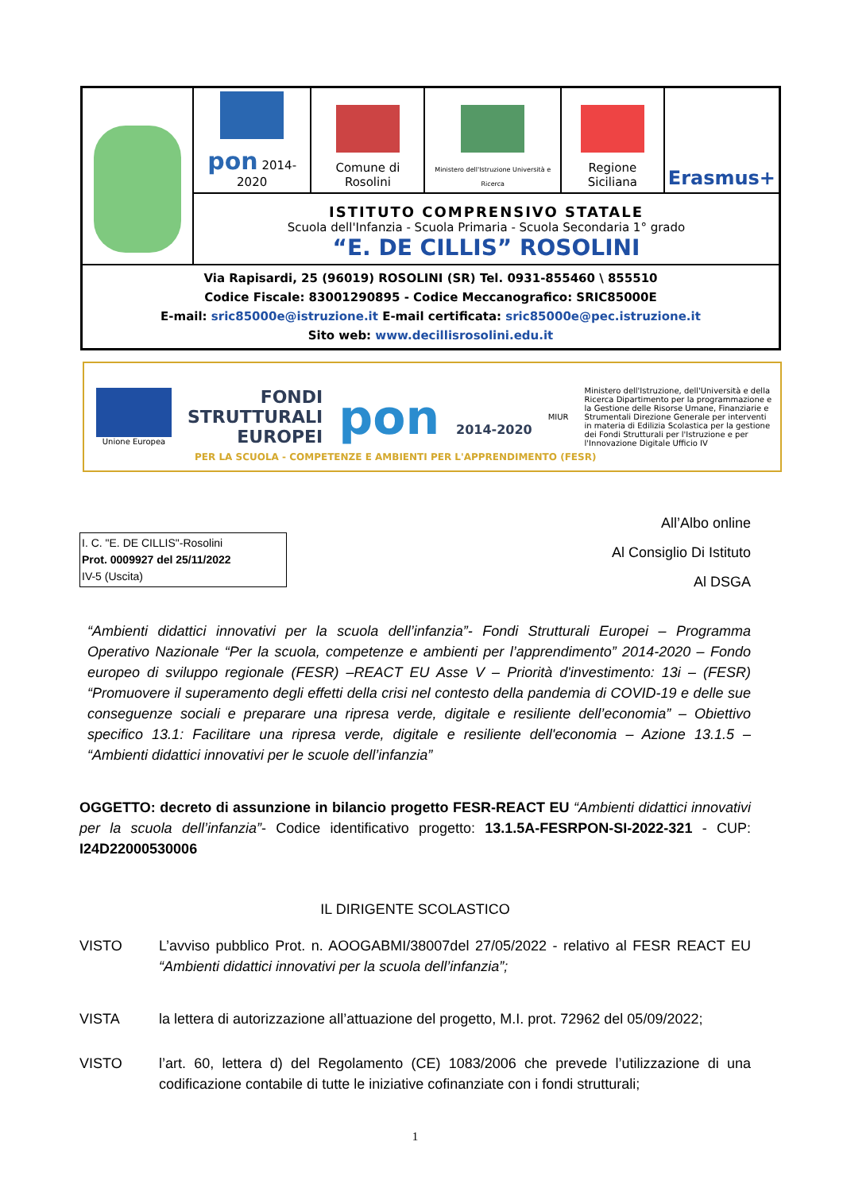| | pon 2014-2020 | Comune di Rosolini | Ministero dell'Istruzione Università e Ricerca | Regione Siciliana | Erasmus+ |
| | ISTITUTO COMPRENSIVO STATALE Scuola dell'Infanzia - Scuola Primaria - Scuola Secondaria 1° grado “E. DE CILLIS” ROSOLINI | | | | |
| Via Rapisardi, 25 (96019) ROSOLINI (SR) Tel. 0931-855460 \ 855510 Codice Fiscale: 83001290895 - Codice Meccanografico: SRIC85000E E-mail: sric85000e@istruzione.it E-mail certificata: sric85000e@pec.istruzione.it Sito web: www.decillisrosolini.edu.it | | | | | |
Unione Europea
FONDI
STRUTTURALI
EUROPEI
pon 2014-2020
MIUR
Ministero dell'Istruzione, dell'Università e della Ricerca Dipartimento per la programmazione e la Gestione delle Risorse Umane, Finanziarie e Strumentali Direzione Generale per interventi in materia di Edilizia Scolastica per la gestione dei Fondi Strutturali per l'Istruzione e per l'Innovazione Digitale Ufficio IV
PER LA SCUOLA - COMPETENZE E AMBIENTI PER L'APPRENDIMENTO (FESR)
I. C. "E. DE CILLIS"-Rosolini
Prot. 0009927 del 25/11/2022
IV-5 (Uscita)
All’Albo online
Al Consiglio Di Istituto
Al DSGA
“Ambienti didattici innovativi per la scuola dell’infanzia”- Fondi Strutturali Europei – Programma Operativo Nazionale “Per la scuola, competenze e ambienti per l’apprendimento” 2014-2020 – Fondo europeo di sviluppo regionale (FESR) –REACT EU Asse V – Priorità d'investimento: 13i – (FESR) “Promuovere il superamento degli effetti della crisi nel contesto della pandemia di COVID-19 e delle sue conseguenze sociali e preparare una ripresa verde, digitale e resiliente dell’economia” – Obiettivo specifico 13.1: Facilitare una ripresa verde, digitale e resiliente dell'economia – Azione 13.1.5 – “Ambienti didattici innovativi per le scuole dell’infanzia”
OGGETTO: decreto di assunzione in bilancio progetto FESR-REACT EU “Ambienti didattici innovativi per la scuola dell’infanzia”- Codice identificativo progetto: 13.1.5A-FESRPON-SI-2022-321 - CUP: I24D22000530006
IL DIRIGENTE SCOLASTICO
VISTO L’avviso pubblico Prot. n. AOOGABMI/38007del 27/05/2022 - relativo al FESR REACT EU “Ambienti didattici innovativi per la scuola dell’infanzia”;
VISTA la lettera di autorizzazione all’attuazione del progetto, M.I. prot. 72962 del 05/09/2022;
VISTO l’art. 60, lettera d) del Regolamento (CE) 1083/2006 che prevede l’utilizzazione di una codificazione contabile di tutte le iniziative cofinanziate con i fondi strutturali;
1